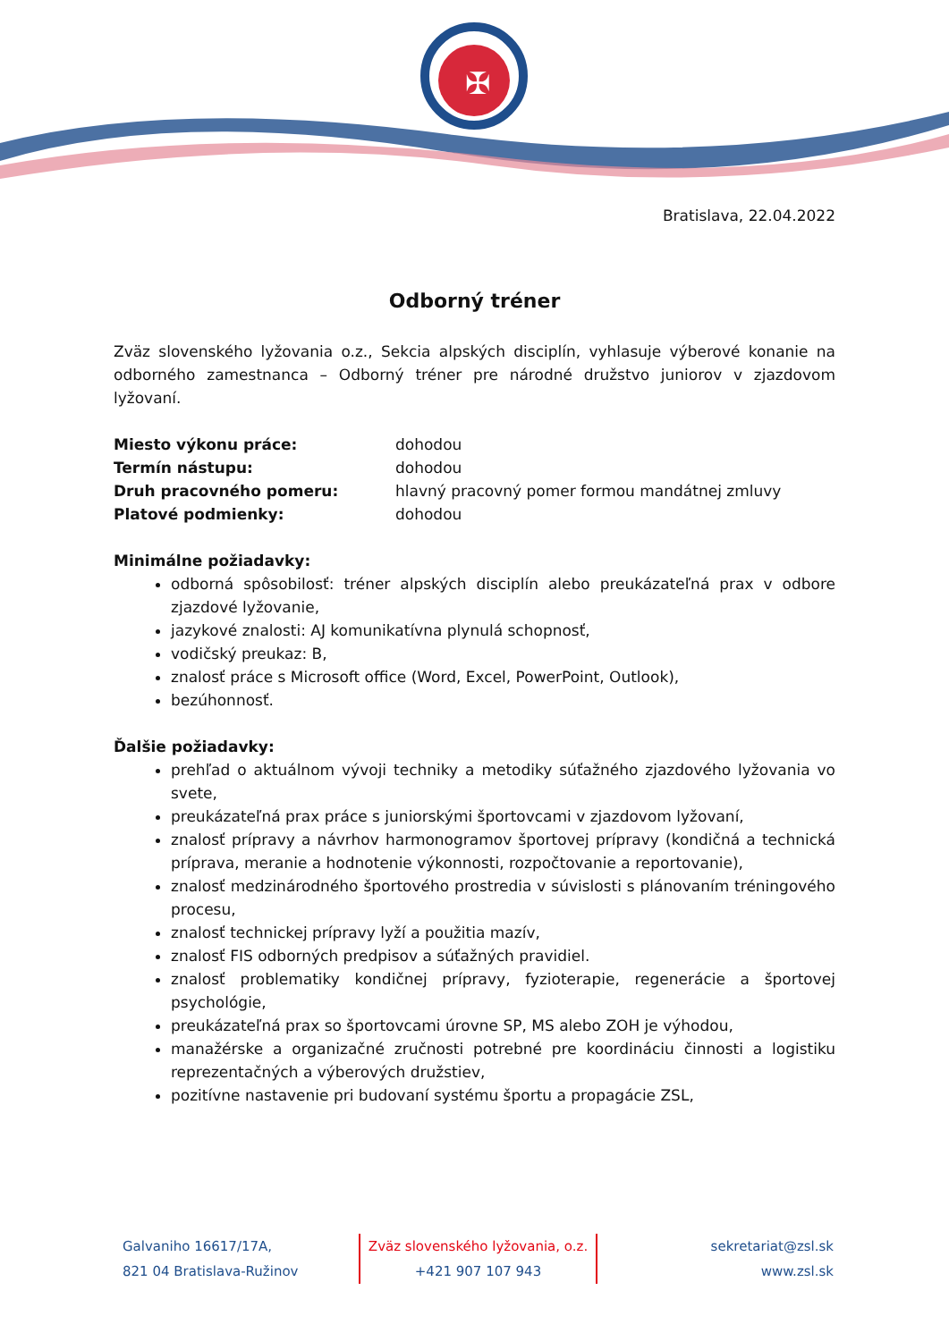✠
Bratislava, 22.04.2022
Odborný tréner
Zväz slovenského lyžovania o.z., Sekcia alpských disciplín, vyhlasuje výberové konanie na odborného zamestnanca – Odborný tréner pre národné družstvo juniorov v zjazdovom lyžovaní.
| Miesto výkonu práce: | dohodou |
| Termín nástupu: | dohodou |
| Druh pracovného pomeru: | hlavný pracovný pomer formou mandátnej zmluvy |
| Platové podmienky: | dohodou |
Minimálne požiadavky:
odborná spôsobilosť: tréner alpských disciplín alebo preukázateľná prax v odbore zjazdové lyžovanie,
jazykové znalosti: AJ komunikatívna plynulá schopnosť,
vodičský preukaz: B,
znalosť práce s Microsoft office (Word, Excel, PowerPoint, Outlook),
bezúhonnosť.
Ďalšie požiadavky:
prehľad o aktuálnom vývoji techniky a metodiky súťažného zjazdového lyžovania vo svete,
preukázateľná prax práce s juniorskými športovcami v zjazdovom lyžovaní,
znalosť prípravy a návrhov harmonogramov športovej prípravy (kondičná a technická príprava, meranie a hodnotenie výkonnosti, rozpočtovanie a reportovanie),
znalosť medzinárodného športového prostredia v súvislosti s plánovaním tréningového procesu,
znalosť technickej prípravy lyží a použitia mazív,
znalosť FIS odborných predpisov a súťažných pravidiel.
znalosť problematiky kondičnej prípravy, fyzioterapie, regenerácie a športovej psychológie,
preukázateľná prax so športovcami úrovne SP, MS alebo ZOH je výhodou,
manažérske a organizačné zručnosti potrebné pre koordináciu činnosti a logistiku reprezentačných a výberových družstiev,
pozitívne nastavenie pri budovaní systému športu a propagácie ZSL,
Galvaniho 16617/17A,
821 04 Bratislava-Ružinov
Zväz slovenského lyžovania, o.z.
+421 907 107 943
sekretariat@zsl.sk
www.zsl.sk